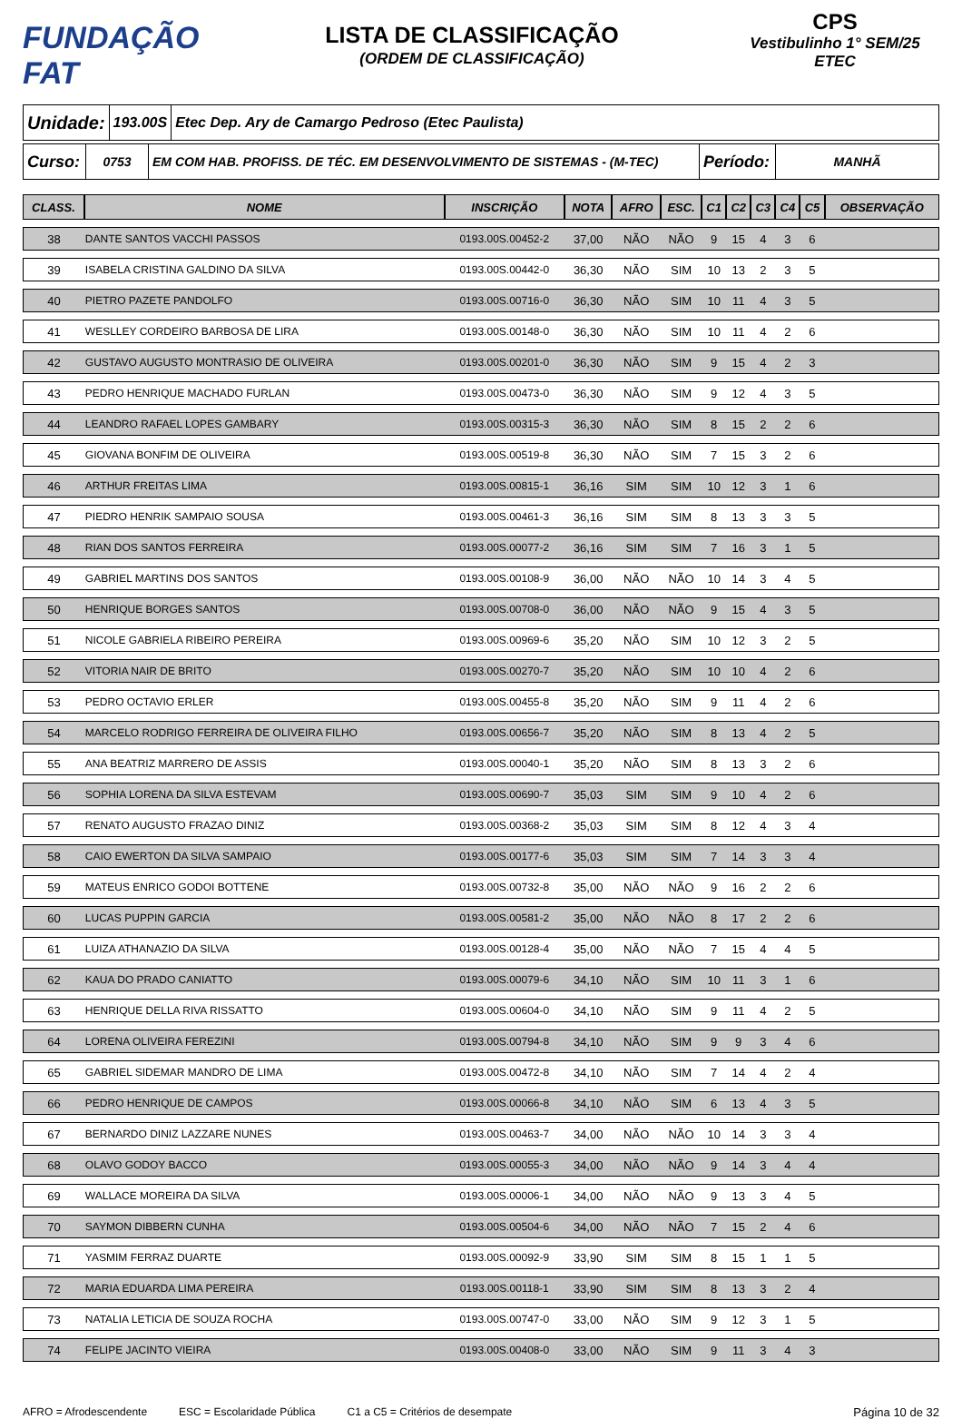FUNDAÇÃO FAT
LISTA DE CLASSIFICAÇÃO
(ORDEM DE CLASSIFICAÇÃO)
CPS
Vestibulinho 1° SEM/25
ETEC
Unidade:
193.00S
Etec Dep. Ary de Camargo Pedroso (Etec Paulista)
Curso:
0753 EM COM HAB. PROFISS. DE TÉC. EM DESENVOLVIMENTO DE SISTEMAS - (M-TEC)
Período:
MANHÃ
| CLASS. | NOME | INSCRIÇÃO | NOTA | AFRO | ESC. | C1 | C2 | C3 | C4 | C5 | OBSERVAÇÃO |
| --- | --- | --- | --- | --- | --- | --- | --- | --- | --- | --- | --- |
| 38 | DANTE SANTOS VACCHI PASSOS | 0193.00S.00452-2 | 37,00 | NÃO | NÃO | 9 | 15 | 4 | 3 | 6 | |
| 39 | ISABELA CRISTINA GALDINO DA SILVA | 0193.00S.00442-0 | 36,30 | NÃO | SIM | 10 | 13 | 2 | 3 | 5 | |
| 40 | PIETRO PAZETE PANDOLFO | 0193.00S.00716-0 | 36,30 | NÃO | SIM | 10 | 11 | 4 | 3 | 5 | |
| 41 | WESLLEY CORDEIRO BARBOSA DE LIRA | 0193.00S.00148-0 | 36,30 | NÃO | SIM | 10 | 11 | 4 | 2 | 6 | |
| 42 | GUSTAVO AUGUSTO MONTRASIO DE OLIVEIRA | 0193.00S.00201-0 | 36,30 | NÃO | SIM | 9 | 15 | 4 | 2 | 3 | |
| 43 | PEDRO HENRIQUE MACHADO FURLAN | 0193.00S.00473-0 | 36,30 | NÃO | SIM | 9 | 12 | 4 | 3 | 5 | |
| 44 | LEANDRO RAFAEL LOPES GAMBARY | 0193.00S.00315-3 | 36,30 | NÃO | SIM | 8 | 15 | 2 | 2 | 6 | |
| 45 | GIOVANA BONFIM DE OLIVEIRA | 0193.00S.00519-8 | 36,30 | NÃO | SIM | 7 | 15 | 3 | 2 | 6 | |
| 46 | ARTHUR FREITAS LIMA | 0193.00S.00815-1 | 36,16 | SIM | SIM | 10 | 12 | 3 | 1 | 6 | |
| 47 | PIEDRO HENRIK SAMPAIO SOUSA | 0193.00S.00461-3 | 36,16 | SIM | SIM | 8 | 13 | 3 | 3 | 5 | |
| 48 | RIAN DOS SANTOS FERREIRA | 0193.00S.00077-2 | 36,16 | SIM | SIM | 7 | 16 | 3 | 1 | 5 | |
| 49 | GABRIEL MARTINS DOS SANTOS | 0193.00S.00108-9 | 36,00 | NÃO | NÃO | 10 | 14 | 3 | 4 | 5 | |
| 50 | HENRIQUE BORGES SANTOS | 0193.00S.00708-0 | 36,00 | NÃO | NÃO | 9 | 15 | 4 | 3 | 5 | |
| 51 | NICOLE GABRIELA RIBEIRO PEREIRA | 0193.00S.00969-6 | 35,20 | NÃO | SIM | 10 | 12 | 3 | 2 | 5 | |
| 52 | VITORIA NAIR DE BRITO | 0193.00S.00270-7 | 35,20 | NÃO | SIM | 10 | 10 | 4 | 2 | 6 | |
| 53 | PEDRO OCTAVIO ERLER | 0193.00S.00455-8 | 35,20 | NÃO | SIM | 9 | 11 | 4 | 2 | 6 | |
| 54 | MARCELO RODRIGO FERREIRA DE OLIVEIRA FILHO | 0193.00S.00656-7 | 35,20 | NÃO | SIM | 8 | 13 | 4 | 2 | 5 | |
| 55 | ANA BEATRIZ MARRERO DE ASSIS | 0193.00S.00040-1 | 35,20 | NÃO | SIM | 8 | 13 | 3 | 2 | 6 | |
| 56 | SOPHIA LORENA DA SILVA ESTEVAM | 0193.00S.00690-7 | 35,03 | SIM | SIM | 9 | 10 | 4 | 2 | 6 | |
| 57 | RENATO AUGUSTO FRAZAO DINIZ | 0193.00S.00368-2 | 35,03 | SIM | SIM | 8 | 12 | 4 | 3 | 4 | |
| 58 | CAIO EWERTON DA SILVA SAMPAIO | 0193.00S.00177-6 | 35,03 | SIM | SIM | 7 | 14 | 3 | 3 | 4 | |
| 59 | MATEUS ENRICO GODOI BOTTENE | 0193.00S.00732-8 | 35,00 | NÃO | NÃO | 9 | 16 | 2 | 2 | 6 | |
| 60 | LUCAS PUPPIN GARCIA | 0193.00S.00581-2 | 35,00 | NÃO | NÃO | 8 | 17 | 2 | 2 | 6 | |
| 61 | LUIZA ATHANAZIO DA SILVA | 0193.00S.00128-4 | 35,00 | NÃO | NÃO | 7 | 15 | 4 | 4 | 5 | |
| 62 | KAUA DO PRADO CANIATTO | 0193.00S.00079-6 | 34,10 | NÃO | SIM | 10 | 11 | 3 | 1 | 6 | |
| 63 | HENRIQUE DELLA RIVA RISSATTO | 0193.00S.00604-0 | 34,10 | NÃO | SIM | 9 | 11 | 4 | 2 | 5 | |
| 64 | LORENA OLIVEIRA FEREZINI | 0193.00S.00794-8 | 34,10 | NÃO | SIM | 9 | 9 | 3 | 4 | 6 | |
| 65 | GABRIEL SIDEMAR MANDRO DE LIMA | 0193.00S.00472-8 | 34,10 | NÃO | SIM | 7 | 14 | 4 | 2 | 4 | |
| 66 | PEDRO HENRIQUE DE CAMPOS | 0193.00S.00066-8 | 34,10 | NÃO | SIM | 6 | 13 | 4 | 3 | 5 | |
| 67 | BERNARDO DINIZ LAZZARE NUNES | 0193.00S.00463-7 | 34,00 | NÃO | NÃO | 10 | 14 | 3 | 3 | 4 | |
| 68 | OLAVO GODOY BACCO | 0193.00S.00055-3 | 34,00 | NÃO | NÃO | 9 | 14 | 3 | 4 | 4 | |
| 69 | WALLACE MOREIRA DA SILVA | 0193.00S.00006-1 | 34,00 | NÃO | NÃO | 9 | 13 | 3 | 4 | 5 | |
| 70 | SAYMON DIBBERN CUNHA | 0193.00S.00504-6 | 34,00 | NÃO | NÃO | 7 | 15 | 2 | 4 | 6 | |
| 71 | YASMIM FERRAZ DUARTE | 0193.00S.00092-9 | 33,90 | SIM | SIM | 8 | 15 | 1 | 1 | 5 | |
| 72 | MARIA EDUARDA LIMA PEREIRA | 0193.00S.00118-1 | 33,90 | SIM | SIM | 8 | 13 | 3 | 2 | 4 | |
| 73 | NATALIA LETICIA DE SOUZA ROCHA | 0193.00S.00747-0 | 33,00 | NÃO | SIM | 9 | 12 | 3 | 1 | 5 | |
| 74 | FELIPE JACINTO VIEIRA | 0193.00S.00408-0 | 33,00 | NÃO | SIM | 9 | 11 | 3 | 4 | 3 | |
AFRO = Afrodescendente ESC = Escolaridade Pública C1 a C5 = Critérios de desempate Página 10 de 32